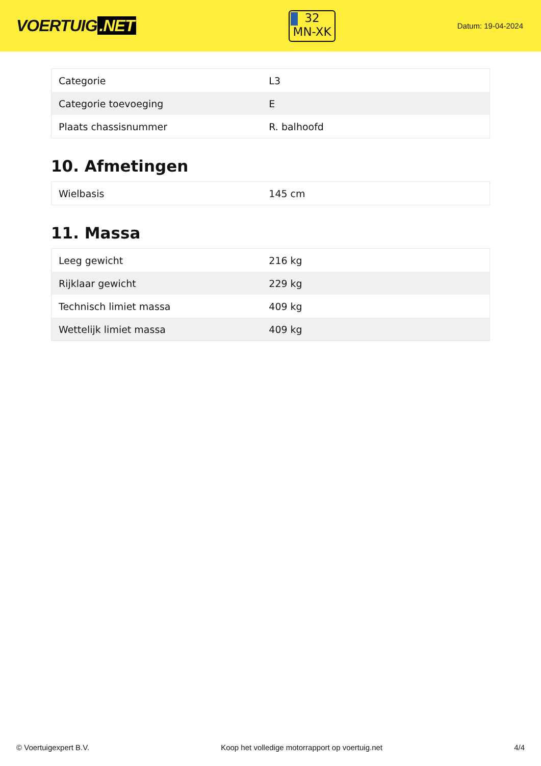VOERTUIG.NET
32
MN-XK
Datum: 19-04-2024
| Categorie | L3 |
| Categorie toevoeging | E |
| Plaats chassisnummer | R. balhoofd |
10. Afmetingen
| Wielbasis | 145 cm |
11. Massa
| Leeg gewicht | 216 kg |
| Rijklaar gewicht | 229 kg |
| Technisch limiet massa | 409 kg |
| Wettelijk limiet massa | 409 kg |
© Voertuigexpert B.V. Koop het volledige motorrapport op voertuig.net 4/4